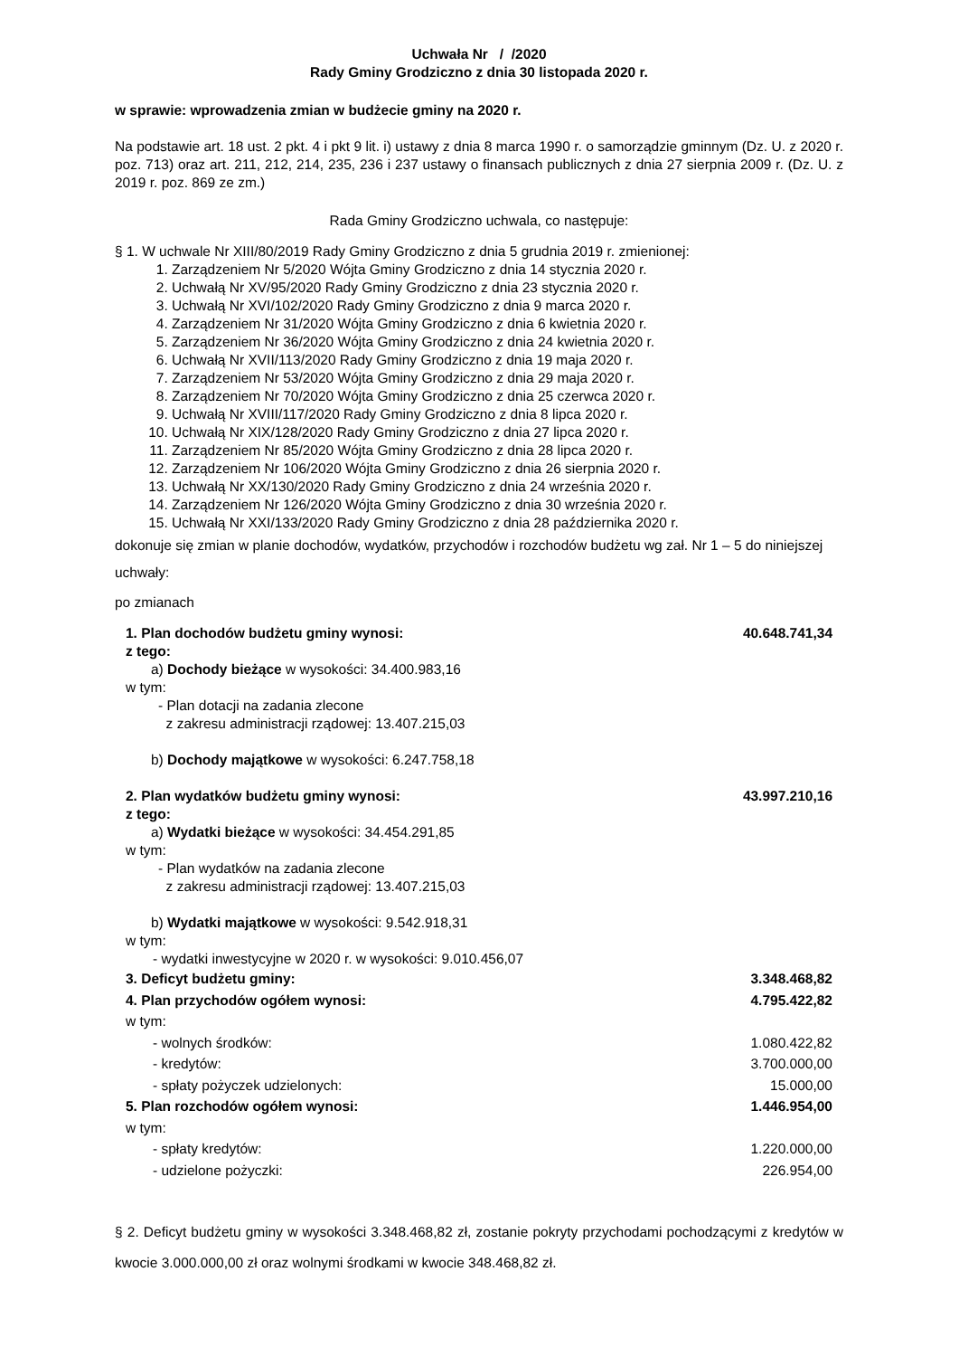Uchwała Nr / /2020
Rady Gminy Grodziczno z dnia 30 listopada 2020 r.
w sprawie: wprowadzenia zmian w budżecie gminy na 2020 r.
Na podstawie art. 18 ust. 2 pkt. 4 i pkt 9 lit. i) ustawy z dnia 8 marca 1990 r. o samorządzie gminnym (Dz. U. z 2020 r. poz. 713) oraz art. 211, 212, 214, 235, 236 i 237 ustawy o finansach publicznych z dnia 27 sierpnia 2009 r. (Dz. U. z 2019 r. poz. 869 ze zm.)
Rada Gminy Grodziczno uchwala, co następuje:
§ 1. W uchwale Nr XIII/80/2019 Rady Gminy Grodziczno z dnia 5 grudnia 2019 r. zmienionej:
1. Zarządzeniem Nr 5/2020 Wójta Gminy Grodziczno z dnia 14 stycznia 2020 r.
2. Uchwałą Nr XV/95/2020 Rady Gminy Grodziczno z dnia 23 stycznia 2020 r.
3. Uchwałą Nr XVI/102/2020 Rady Gminy Grodziczno z dnia 9 marca 2020 r.
4. Zarządzeniem Nr 31/2020 Wójta Gminy Grodziczno z dnia 6 kwietnia 2020 r.
5. Zarządzeniem Nr 36/2020 Wójta Gminy Grodziczno z dnia 24 kwietnia 2020 r.
6. Uchwałą Nr XVII/113/2020 Rady Gminy Grodziczno z dnia 19 maja 2020 r.
7. Zarządzeniem Nr 53/2020 Wójta Gminy Grodziczno z dnia 29 maja 2020 r.
8. Zarządzeniem Nr 70/2020 Wójta Gminy Grodziczno z dnia 25 czerwca 2020 r.
9. Uchwałą Nr XVIII/117/2020 Rady Gminy Grodziczno z dnia 8 lipca 2020 r.
10. Uchwałą Nr XIX/128/2020 Rady Gminy Grodziczno z dnia 27 lipca 2020 r.
11. Zarządzeniem Nr 85/2020 Wójta Gminy Grodziczno z dnia 28 lipca 2020 r.
12. Zarządzeniem Nr 106/2020 Wójta Gminy Grodziczno z dnia 26 sierpnia 2020 r.
13. Uchwałą Nr XX/130/2020 Rady Gminy Grodziczno z dnia 24 września 2020 r.
14. Zarządzeniem Nr 126/2020 Wójta Gminy Grodziczno z dnia 30 września 2020 r.
15. Uchwałą Nr XXI/133/2020 Rady Gminy Grodziczno z dnia 28 października 2020 r.
dokonuje się zmian w planie dochodów, wydatków, przychodów i rozchodów budżetu wg zał. Nr 1 – 5 do niniejszej uchwały:
po zmianach
1. Plan dochodów budżetu gminy wynosi: 40.648.741,34
z tego:
a) Dochody bieżące w wysokości: 34.400.983,16
w tym:
- Plan dotacji na zadania zlecone
z zakresu administracji rządowej: 13.407.215,03
b) Dochody majątkowe w wysokości: 6.247.758,18
2. Plan wydatków budżetu gminy wynosi: 43.997.210,16
z tego:
a) Wydatki bieżące w wysokości: 34.454.291,85
w tym:
- Plan wydatków na zadania zlecone
z zakresu administracji rządowej: 13.407.215,03
b) Wydatki majątkowe w wysokości: 9.542.918,31
w tym:
- wydatki inwestycyjne w 2020 r. w wysokości: 9.010.456,07
3. Deficyt budżetu gminy: 3.348.468,82
4. Plan przychodów ogółem wynosi: 4.795.422,82
w tym:
- wolnych środków: 1.080.422,82
- kredytów: 3.700.000,00
- spłaty pożyczek udzielonych: 15.000,00
5. Plan rozchodów ogółem wynosi: 1.446.954,00
w tym:
- spłaty kredytów: 1.220.000,00
- udzielone pożyczki: 226.954,00
§ 2. Deficyt budżetu gminy w wysokości 3.348.468,82 zł, zostanie pokryty przychodami pochodzącymi z kredytów w kwocie 3.000.000,00 zł oraz wolnymi środkami w kwocie 348.468,82 zł.